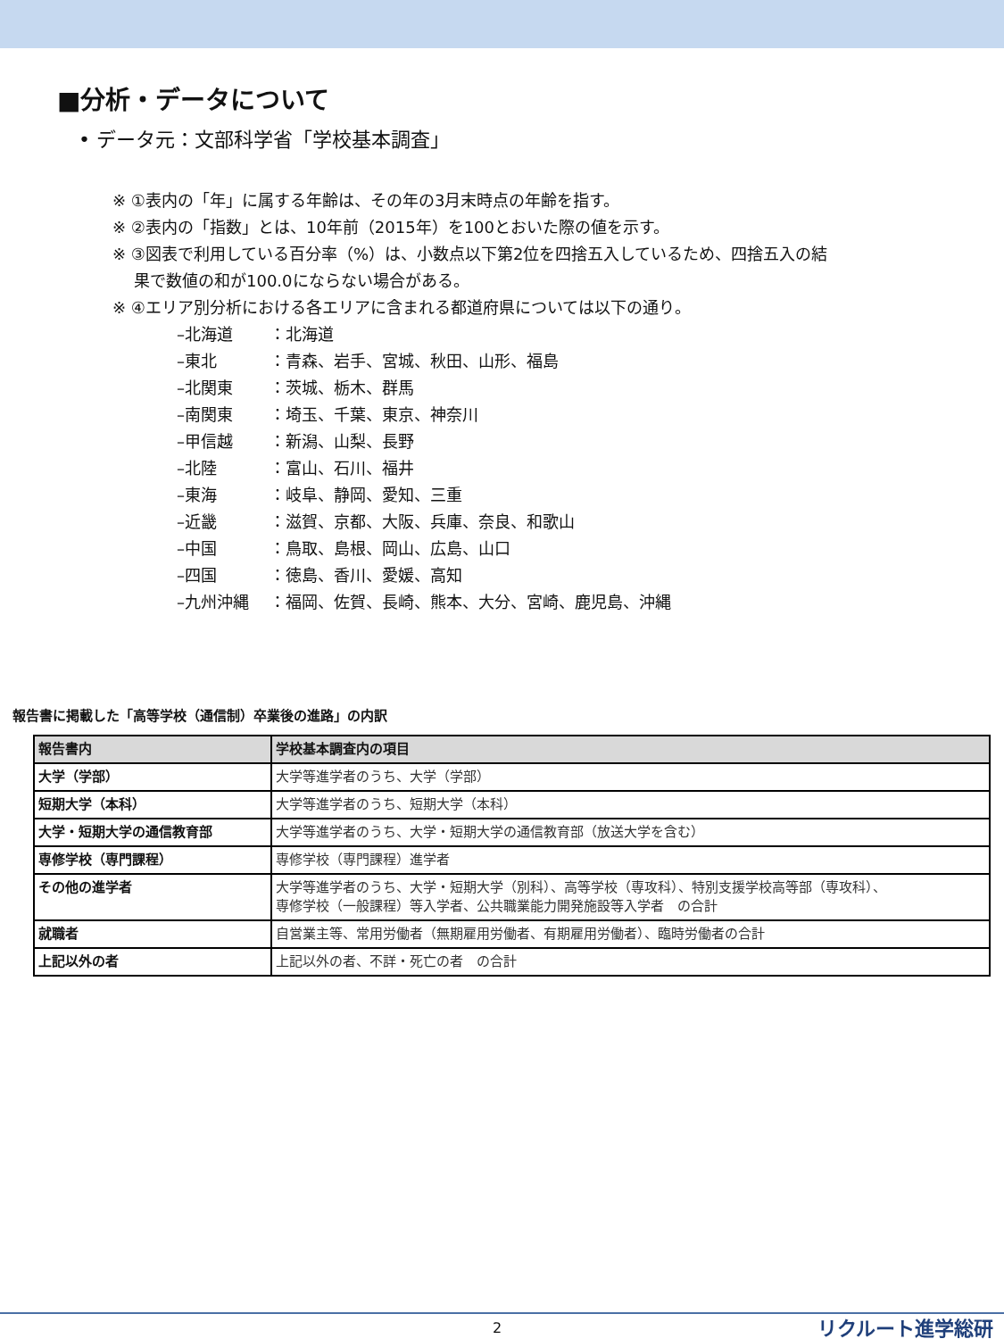■分析・データについて
• データ元：文部科学省「学校基本調査」
※ ①表内の「年」に属する年齢は、その年の3月末時点の年齢を指す。
※ ②表内の「指数」とは、10年前（2015年）を100とおいた際の値を示す。
※ ③図表で利用している百分率（%）は、小数点以下第2位を四捨五入しているため、四捨五入の結
果で数値の和が100.0にならない場合がある。
※ ④エリア別分析における各エリアに含まれる都道府県については以下の通り。
–北海道 ：北海道
–東北 ：青森、岩手、宮城、秋田、山形、福島
–北関東 ：茨城、栃木、群馬
–南関東 ：埼玉、千葉、東京、神奈川
–甲信越 ：新潟、山梨、長野
–北陸 ：富山、石川、福井
–東海 ：岐阜、静岡、愛知、三重
–近畿 ：滋賀、京都、大阪、兵庫、奈良、和歌山
–中国 ：鳥取、島根、岡山、広島、山口
–四国 ：徳島、香川、愛媛、高知
–九州沖縄 ：福岡、佐賀、長崎、熊本、大分、宮崎、鹿児島、沖縄
報告書に掲載した「高等学校（通信制）卒業後の進路」の内訳
| 報告書内 | 学校基本調査内の項目 |
| --- | --- |
| 大学（学部） | 大学等進学者のうち、大学（学部） |
| 短期大学（本科） | 大学等進学者のうち、短期大学（本科） |
| 大学・短期大学の通信教育部 | 大学等進学者のうち、大学・短期大学の通信教育部（放送大学を含む） |
| 専修学校（専門課程） | 専修学校（専門課程）進学者 |
| その他の進学者 | 大学等進学者のうち、大学・短期大学（別科）、高等学校（専攻科）、特別支援学校高等部（専攻科）、 専修学校（一般課程）等入学者、公共職業能力開発施設等入学者 の合計 |
| 就職者 | 自営業主等、常用労働者（無期雇用労働者、有期雇用労働者）、臨時労働者の合計 |
| 上記以外の者 | 上記以外の者、不詳・死亡の者 の合計 |
2 リクルート進学総研